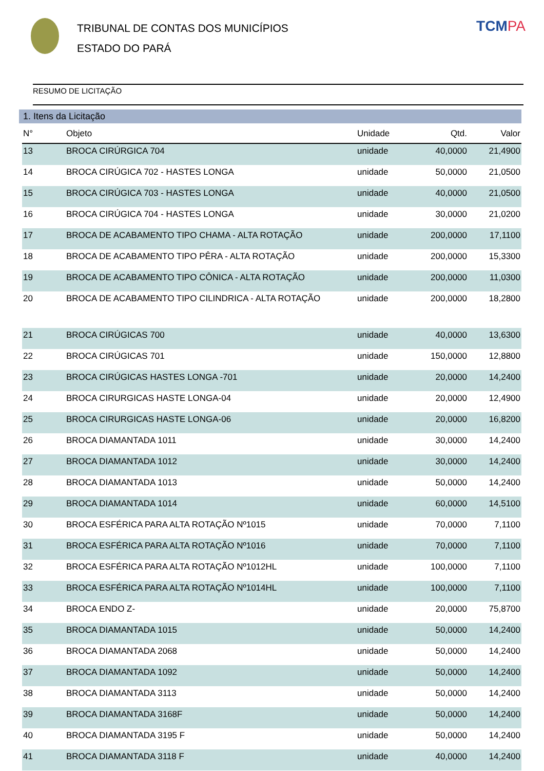TRIBUNAL DE CONTAS DOS MUNICÍPIOS
ESTADO DO PARÁ
TCMPA
RESUMO DE LICITAÇÃO
1. Itens da Licitação
| N° | Objeto | Unidade | Qtd. | Valor |
| --- | --- | --- | --- | --- |
| 13 | BROCA CIRÚRGICA 704 | unidade | 40,0000 | 21,4900 |
| 14 | BROCA CIRÚGICA 702 - HASTES LONGA | unidade | 50,0000 | 21,0500 |
| 15 | BROCA CIRÚGICA 703 - HASTES LONGA | unidade | 40,0000 | 21,0500 |
| 16 | BROCA CIRÚGICA 704 - HASTES LONGA | unidade | 30,0000 | 21,0200 |
| 17 | BROCA DE ACABAMENTO TIPO CHAMA - ALTA ROTAÇÃO | unidade | 200,0000 | 17,1100 |
| 18 | BROCA DE ACABAMENTO TIPO PÊRA - ALTA ROTAÇÃO | unidade | 200,0000 | 15,3300 |
| 19 | BROCA DE ACABAMENTO TIPO CÔNICA - ALTA ROTAÇÃO | unidade | 200,0000 | 11,0300 |
| 20 | BROCA DE ACABAMENTO TIPO CILINDRICA - ALTA ROTAÇÃO | unidade | 200,0000 | 18,2800 |
| 21 | BROCA CIRÚGICAS 700 | unidade | 40,0000 | 13,6300 |
| 22 | BROCA CIRÚGICAS 701 | unidade | 150,0000 | 12,8800 |
| 23 | BROCA CIRÚGICAS HASTES LONGA -701 | unidade | 20,0000 | 14,2400 |
| 24 | BROCA CIRURGICAS HASTE LONGA-04 | unidade | 20,0000 | 12,4900 |
| 25 | BROCA CIRURGICAS HASTE LONGA-06 | unidade | 20,0000 | 16,8200 |
| 26 | BROCA DIAMANTADA 1011 | unidade | 30,0000 | 14,2400 |
| 27 | BROCA DIAMANTADA 1012 | unidade | 30,0000 | 14,2400 |
| 28 | BROCA DIAMANTADA 1013 | unidade | 50,0000 | 14,2400 |
| 29 | BROCA DIAMANTADA 1014 | unidade | 60,0000 | 14,5100 |
| 30 | BROCA ESFÉRICA PARA ALTA ROTAÇÃO Nº1015 | unidade | 70,0000 | 7,1100 |
| 31 | BROCA ESFÉRICA PARA ALTA ROTAÇÃO Nº1016 | unidade | 70,0000 | 7,1100 |
| 32 | BROCA ESFÉRICA PARA ALTA ROTAÇÃO Nº1012HL | unidade | 100,0000 | 7,1100 |
| 33 | BROCA ESFÉRICA PARA ALTA ROTAÇÃO Nº1014HL | unidade | 100,0000 | 7,1100 |
| 34 | BROCA ENDO Z- | unidade | 20,0000 | 75,8700 |
| 35 | BROCA DIAMANTADA 1015 | unidade | 50,0000 | 14,2400 |
| 36 | BROCA DIAMANTADA 2068 | unidade | 50,0000 | 14,2400 |
| 37 | BROCA DIAMANTADA 1092 | unidade | 50,0000 | 14,2400 |
| 38 | BROCA DIAMANTADA 3113 | unidade | 50,0000 | 14,2400 |
| 39 | BROCA DIAMANTADA 3168F | unidade | 50,0000 | 14,2400 |
| 40 | BROCA DIAMANTADA 3195 F | unidade | 50,0000 | 14,2400 |
| 41 | BROCA DIAMANTADA 3118 F | unidade | 40,0000 | 14,2400 |